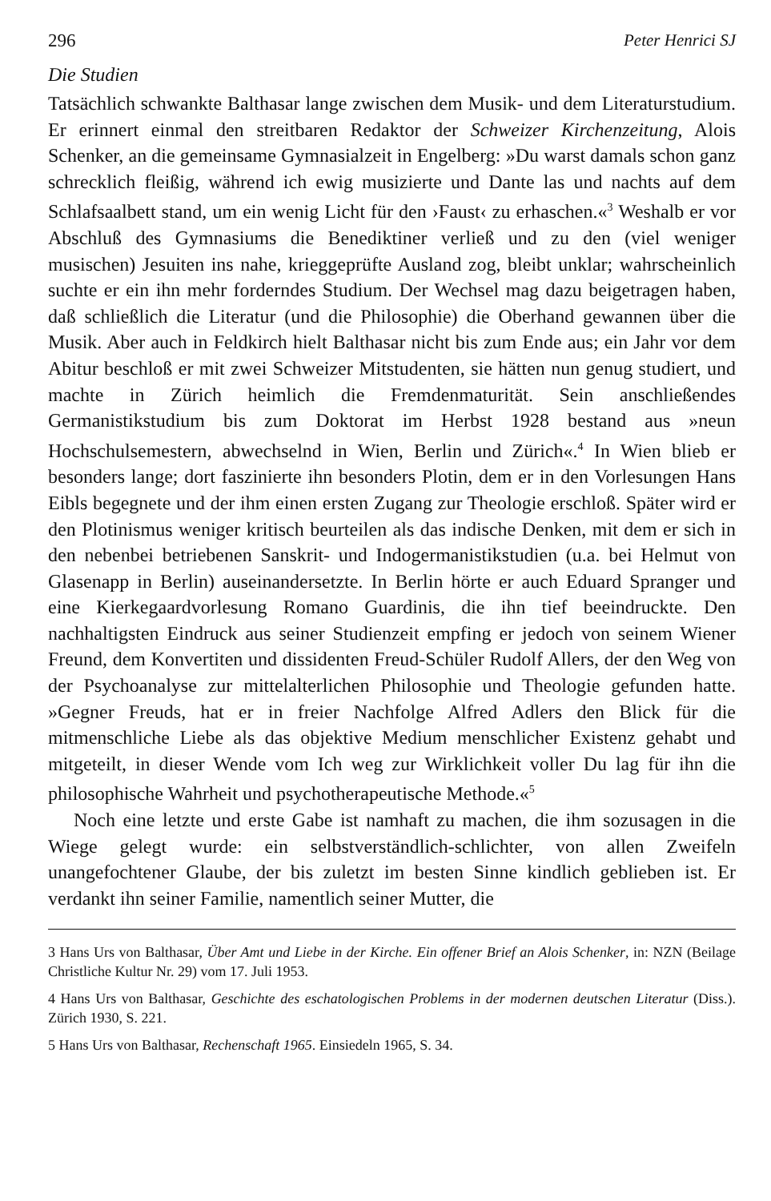296 Peter Henrici SJ
Die Studien
Tatsächlich schwankte Balthasar lange zwischen dem Musik- und dem Literaturstudium. Er erinnert einmal den streitbaren Redaktor der Schweizer Kirchenzeitung, Alois Schenker, an die gemeinsame Gymnasialzeit in Engelberg: »Du warst damals schon ganz schrecklich fleißig, während ich ewig musizierte und Dante las und nachts auf dem Schlafsaalbett stand, um ein wenig Licht für den ›Faust‹ zu erhaschen.«<sup>3</sup> Weshalb er vor Abschluß des Gymnasiums die Benediktiner verließ und zu den (viel weniger musischen) Jesuiten ins nahe, krieggeprüfte Ausland zog, bleibt unklar; wahrscheinlich suchte er ein ihn mehr forderndes Studium. Der Wechsel mag dazu beigetragen haben, daß schließlich die Literatur (und die Philosophie) die Oberhand gewannen über die Musik. Aber auch in Feldkirch hielt Balthasar nicht bis zum Ende aus; ein Jahr vor dem Abitur beschloß er mit zwei Schweizer Mitstudenten, sie hätten nun genug studiert, und machte in Zürich heimlich die Fremdenmaturität. Sein anschließendes Germanistikstudium bis zum Doktorat im Herbst 1928 bestand aus »neun Hochschulsemestern, abwechselnd in Wien, Berlin und Zürich«.<sup>4</sup> In Wien blieb er besonders lange; dort faszinierte ihn besonders Plotin, dem er in den Vorlesungen Hans Eibls begegnete und der ihm einen ersten Zugang zur Theologie erschloß. Später wird er den Plotinismus weniger kritisch beurteilen als das indische Denken, mit dem er sich in den nebenbei betriebenen Sanskrit- und Indogermanistikstudien (u.a. bei Helmut von Glasenapp in Berlin) auseinandersetzte. In Berlin hörte er auch Eduard Spranger und eine Kierkegaardvorlesung Romano Guardinis, die ihn tief beeindruckte. Den nachhaltigsten Eindruck aus seiner Studienzeit empfing er jedoch von seinem Wiener Freund, dem Konvertiten und dissidenten Freud-Schüler Rudolf Allers, der den Weg von der Psychoanalyse zur mittelalterlichen Philosophie und Theologie gefunden hatte. »Gegner Freuds, hat er in freier Nachfolge Alfred Adlers den Blick für die mitmenschliche Liebe als das objektive Medium menschlicher Existenz gehabt und mitgeteilt, in dieser Wende vom Ich weg zur Wirklichkeit voller Du lag für ihn die philosophische Wahrheit und psychotherapeutische Methode.«<sup>5</sup>
Noch eine letzte und erste Gabe ist namhaft zu machen, die ihm sozusagen in die Wiege gelegt wurde: ein selbstverständlich-schlichter, von allen Zweifeln unangefochtener Glaube, der bis zuletzt im besten Sinne kindlich geblieben ist. Er verdankt ihn seiner Familie, namentlich seiner Mutter, die
3 Hans Urs von Balthasar, Über Amt und Liebe in der Kirche. Ein offener Brief an Alois Schenker, in: NZN (Beilage Christliche Kultur Nr. 29) vom 17. Juli 1953.
4 Hans Urs von Balthasar, Geschichte des eschatologischen Problems in der modernen deutschen Literatur (Diss.). Zürich 1930, S. 221.
5 Hans Urs von Balthasar, Rechenschaft 1965. Einsiedeln 1965, S. 34.